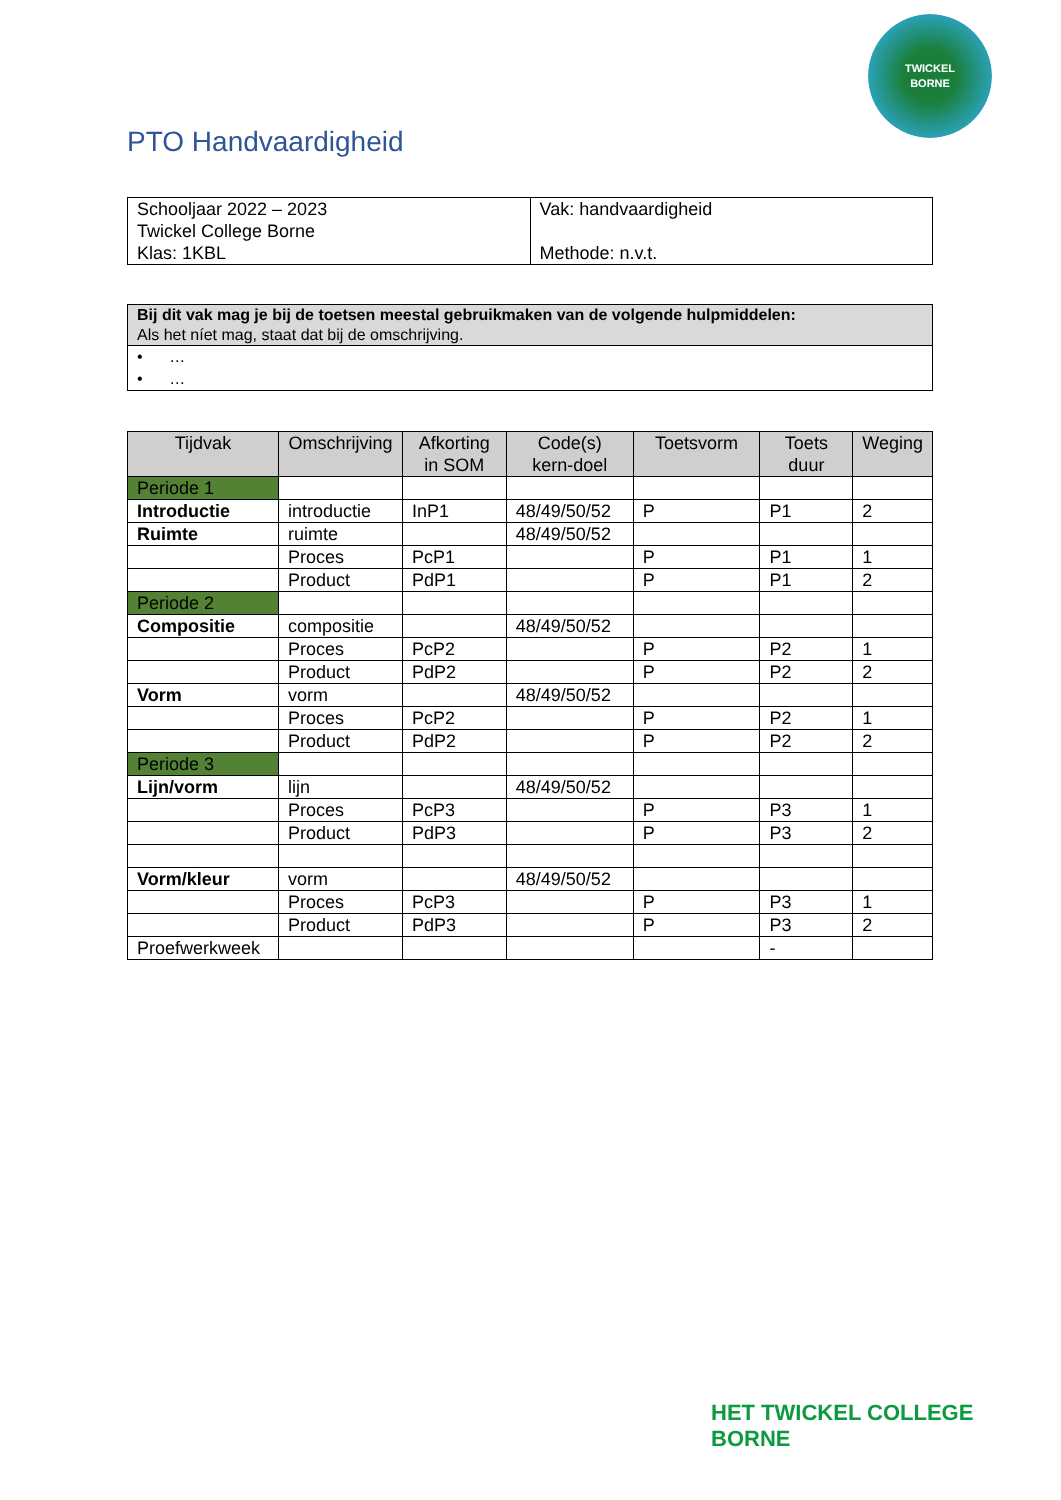TWICKEL
BORNE
PTO Handvaardigheid
| Schooljaar 2022 – 2023 Twickel College Borne Klas: 1KBL | Vak: handvaardigheid Methode: n.v.t. |
| Bij dit vak mag je bij de toetsen meestal gebruikmaken van de volgende hulpmiddelen: Als het níet mag, staat dat bij de omschrijving. |
| • … • … |
| Tijdvak | Omschrijving | Afkorting in SOM | Code(s) kern-doel | Toetsvorm | Toets duur | Weging |
| --- | --- | --- | --- | --- | --- | --- |
| Periode 1 | | | | | | |
| Introductie | introductie | InP1 | 48/49/50/52 | P | P1 | 2 |
| Ruimte | ruimte | | 48/49/50/52 | | | |
| | Proces | PcP1 | | P | P1 | 1 |
| | Product | PdP1 | | P | P1 | 2 |
| Periode 2 | | | | | | |
| Compositie | compositie | | 48/49/50/52 | | | |
| | Proces | PcP2 | | P | P2 | 1 |
| | Product | PdP2 | | P | P2 | 2 |
| Vorm | vorm | | 48/49/50/52 | | | |
| | Proces | PcP2 | | P | P2 | 1 |
| | Product | PdP2 | | P | P2 | 2 |
| Periode 3 | | | | | | |
| Lijn/vorm | lijn | | 48/49/50/52 | | | |
| | Proces | PcP3 | | P | P3 | 1 |
| | Product | PdP3 | | P | P3 | 2 |
| Vorm/kleur | vorm | | 48/49/50/52 | | | |
| | Proces | PcP3 | | P | P3 | 1 |
| | Product | PdP3 | | P | P3 | 2 |
| Proefwerkweek | | | | | - | |
HET TWICKEL COLLEGE
BORNE